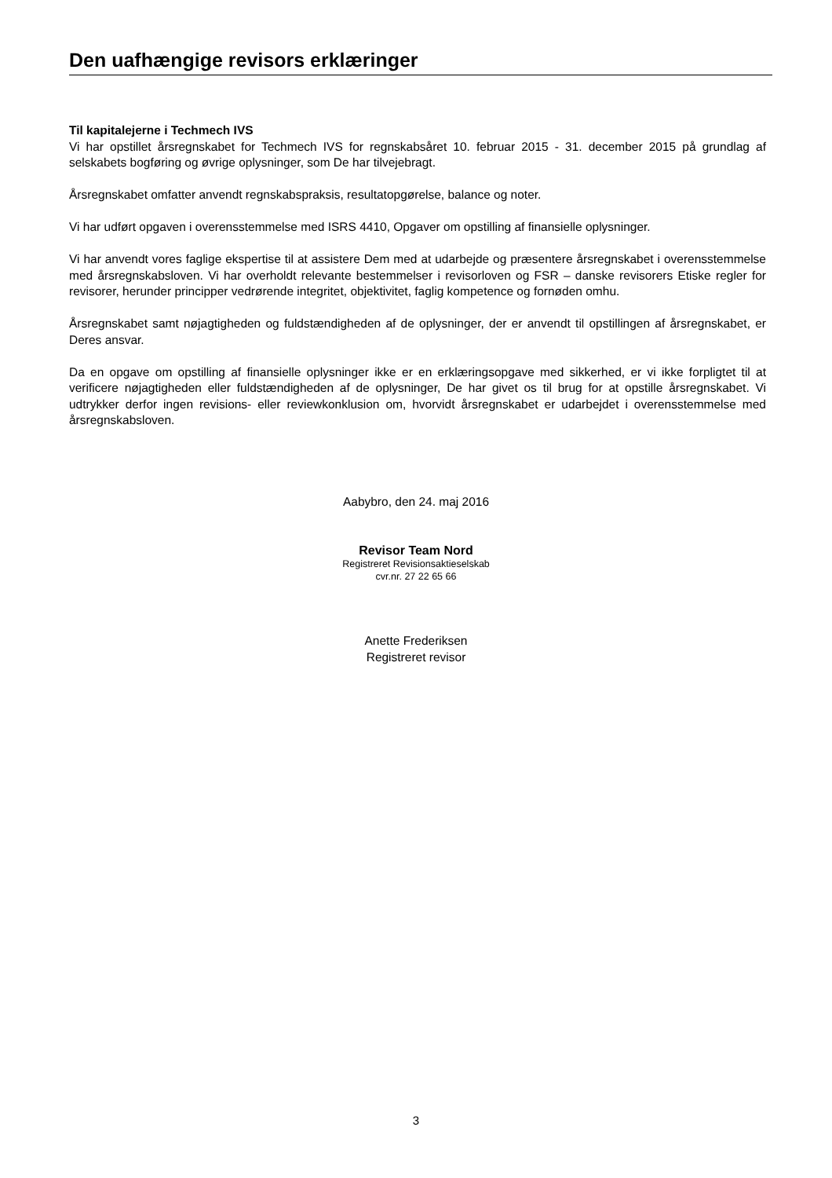Den uafhængige revisors erklæringer
Til kapitalejerne i Techmech IVS
Vi har opstillet årsregnskabet for Techmech IVS for regnskabsåret 10. februar 2015 - 31. december 2015 på grundlag af selskabets bogføring og øvrige oplysninger, som De har tilvejebragt.
Årsregnskabet omfatter anvendt regnskabspraksis, resultatopgørelse, balance og noter.
Vi har udført opgaven i overensstemmelse med ISRS 4410, Opgaver om opstilling af finansielle oplysninger.
Vi har anvendt vores faglige ekspertise til at assistere Dem med at udarbejde og præsentere årsregnskabet i overensstemmelse med årsregnskabsloven. Vi har overholdt relevante bestemmelser i revisorloven og FSR – danske revisorers Etiske regler for revisorer, herunder principper vedrørende integritet, objektivitet, faglig kompetence og fornøden omhu.
Årsregnskabet samt nøjagtigheden og fuldstændigheden af de oplysninger, der er anvendt til opstillingen af årsregnskabet, er Deres ansvar.
Da en opgave om opstilling af finansielle oplysninger ikke er en erklæringsopgave med sikkerhed, er vi ikke forpligtet til at verificere nøjagtigheden eller fuldstændigheden af de oplysninger, De har givet os til brug for at opstille årsregnskabet. Vi udtrykker derfor ingen revisions- eller reviewkonklusion om, hvorvidt årsregnskabet er udarbejdet i overensstemmelse med årsregnskabsloven.
Aabybro, den 24. maj 2016
Revisor Team Nord
Registreret Revisionsaktieselskab
cvr.nr. 27 22 65 66
Anette Frederiksen
Registreret revisor
3